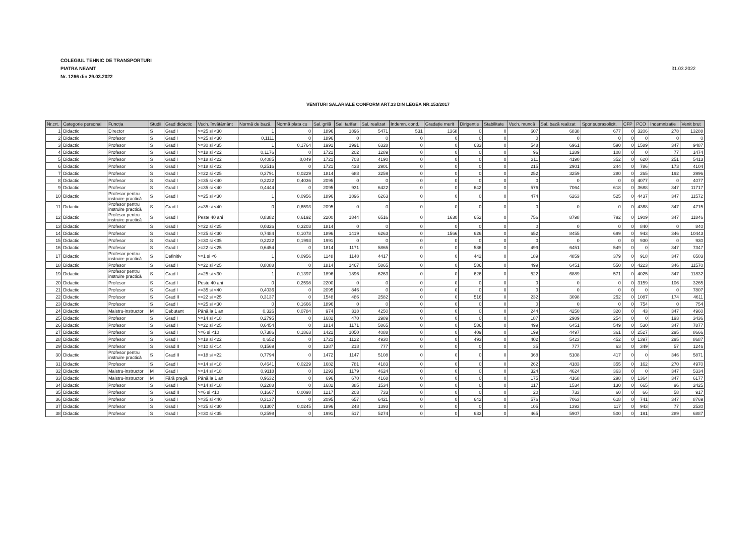COLEGIUL TEHNIC DE TRANSPORTURI
PIATRA NEAMT
Nr. 1266 din 29.03.2022
31.03.2022
VENITURI SALARIALE CONFORM ART.33 DIN LEGEA NR.153/2017
| Nr.crt. | Categorie personal | Funcția | Studii | Grad didactic | Vech. învățământ | Normă de bază | Normă plata cu | Sal. grilă | Sal. tarifar | Sal. realizat | Indemn. cond. | Gradație merit | Dirigenție | Stabilitate | Vech. muncă | Sal. bază realizat | Spor suprasolicit. | CFP | PCO | Indemnizație | Venit brut |
| --- | --- | --- | --- | --- | --- | --- | --- | --- | --- | --- | --- | --- | --- | --- | --- | --- | --- | --- | --- | --- | --- |
| 1 | Didactic | Director | S | Grad I | >=25 si <30 | 1 | 0 | 1896 | 1896 | 5471 | 531 | 1368 | 0 | 0 | 607 | 6838 | 677 | 0 | 3206 | 278 | 13288 |
| 2 | Didactic | Profesor | S | Grad I | >=25 si <30 | 0,1111 | 0 | 1896 | 0 | 0 | 0 | 0 | 0 | 0 | 0 | 0 | 0 | 0 | 0 | 0 | 0 |
| 3 | Didactic | Profesor | S | Grad I | >=30 si <35 | 1 | 0,1764 | 1991 | 1991 | 6328 | 0 | 0 | 633 | 0 | 548 | 6961 | 590 | 0 | 1589 | 347 | 9487 |
| 4 | Didactic | Profesor | S | Grad I | >=18 si <22 | 0,1176 | 0 | 1721 | 202 | 1289 | 0 | 0 | 0 | 0 | 96 | 1289 | 108 | 0 | 0 | 77 | 1474 |
| 5 | Didactic | Profesor | S | Grad I | >=18 si <22 | 0,4085 | 0,049 | 1721 | 703 | 4190 | 0 | 0 | 0 | 0 | 311 | 4190 | 352 | 0 | 620 | 251 | 5413 |
| 6 | Didactic | Profesor | S | Grad I | >=18 si <22 | 0,2516 | 0 | 1721 | 433 | 2901 | 0 | 0 | 0 | 0 | 215 | 2901 | 244 | 0 | 786 | 173 | 4104 |
| 7 | Didactic | Profesor | S | Grad I | >=22 si <25 | 0,3791 | 0,0229 | 1814 | 688 | 3259 | 0 | 0 | 0 | 0 | 252 | 3259 | 280 | 0 | 265 | 192 | 3996 |
| 8 | Didactic | Profesor | S | Grad I | >=35 si <40 | 0,2222 | 0,4036 | 2095 | 0 | 0 | 0 | 0 | 0 | 0 | 0 | 0 | 0 | 0 | 4077 | 0 | 4077 |
| 9 | Didactic | Profesor | S | Grad I | >=35 si <40 | 0,4444 | 0 | 2095 | 931 | 6422 | 0 | 0 | 642 | 0 | 576 | 7064 | 618 | 0 | 3688 | 347 | 11717 |
| 10 | Didactic | Profesor pentru instruire practică | S | Grad I | >=25 si <30 | 1 | 0,0956 | 1896 | 1896 | 6263 | 0 | 0 | 0 | 0 | 474 | 6263 | 525 | 0 | 4437 | 347 | 11572 |
| 11 | Didactic | Profesor pentru instruire practică | S | Grad I | >=35 si <40 | 0 | 0,6593 | 2095 | 0 | 0 | 0 | 0 | 0 | 0 | 0 | 0 | 0 | 0 | 4368 | 347 | 4715 |
| 12 | Didactic | Profesor pentru instruire practică | S | Grad I | Peste 40 ani | 0,8382 | 0,6192 | 2200 | 1844 | 6516 | 0 | 1630 | 652 | 0 | 756 | 8798 | 792 | 0 | 1909 | 347 | 11846 |
| 13 | Didactic | Profesor | S | Grad I | >=22 si <25 | 0,0326 | 0,3203 | 1814 | 0 | 0 | 0 | 0 | 0 | 0 | 0 | 0 | 0 | 0 | 840 | 0 | 840 |
| 14 | Didactic | Profesor | S | Grad I | >=25 si <30 | 0,7484 | 0,1078 | 1896 | 1419 | 6263 | 0 | 1566 | 626 | 0 | 652 | 8455 | 699 | 0 | 943 | 346 | 10443 |
| 15 | Didactic | Profesor | S | Grad I | >=30 si <35 | 0,2222 | 0,1993 | 1991 | 0 | 0 | 0 | 0 | 0 | 0 | 0 | 0 | 0 | 0 | 930 | 0 | 930 |
| 16 | Didactic | Profesor | S | Grad I | >=22 si <25 | 0,6454 | 0 | 1814 | 1171 | 5865 | 0 | 0 | 586 | 0 | 499 | 6451 | 549 | 0 | 0 | 347 | 7347 |
| 17 | Didactic | Profesor pentru instruire practică | S | Definitiv | >=1 si <6 | 1 | 0,0956 | 1148 | 1148 | 4417 | 0 | 0 | 442 | 0 | 189 | 4859 | 379 | 0 | 918 | 347 | 6503 |
| 18 | Didactic | Profesor | S | Grad I | >=22 si <25 | 0,8088 | 0 | 1814 | 1467 | 5865 | 0 | 0 | 586 | 0 | 499 | 6451 | 550 | 0 | 4223 | 346 | 11570 |
| 19 | Didactic | Profesor pentru instruire practică | S | Grad I | >=25 si <30 | 1 | 0,1397 | 1896 | 1896 | 6263 | 0 | 0 | 626 | 0 | 522 | 6889 | 571 | 0 | 4025 | 347 | 11832 |
| 20 | Didactic | Profesor | S | Grad I | Peste 40 ani | 0 | 0,2598 | 2200 | 0 | 0 | 0 | 0 | 0 | 0 | 0 | 0 | 0 | 0 | 3159 | 106 | 3265 |
| 21 | Didactic | Profesor | S | Grad I | >=35 si <40 | 0,4036 | 0 | 2095 | 846 | 0 | 0 | 0 | 0 | 0 | 0 | 0 | 0 | 0 | 0 | 0 | 7807 |
| 22 | Didactic | Profesor | S | Grad II | >=22 si <25 | 0,3137 | 0 | 1548 | 486 | 2582 | 0 | 0 | 516 | 0 | 232 | 3098 | 252 | 0 | 1087 | 174 | 4611 |
| 23 | Didactic | Profesor | S | Grad I | >=25 si <30 | 0 | 0,1666 | 1896 | 0 | 0 | 0 | 0 | 0 | 0 | 0 | 0 | 0 | 0 | 754 | 0 | 754 |
| 24 | Didactic | Maistru-instructor | M | Debutant | Până la 1 an | 0,326 | 0,0784 | 974 | 318 | 4250 | 0 | 0 | 0 | 0 | 244 | 4250 | 320 | 0 | 43 | 347 | 4960 |
| 25 | Didactic | Profesor | S | Grad I | >=14 si <18 | 0,2795 | 0 | 1682 | 470 | 2989 | 0 | 0 | 0 | 0 | 187 | 2989 | 254 | 0 | 0 | 193 | 3436 |
| 26 | Didactic | Profesor | S | Grad I | >=22 si <25 | 0,6454 | 0 | 1814 | 1171 | 5865 | 0 | 0 | 586 | 0 | 499 | 6451 | 549 | 0 | 530 | 347 | 7877 |
| 27 | Didactic | Profesor | S | Grad I | >=6 si <10 | 0,7386 | 0,1863 | 1421 | 1050 | 4088 | 0 | 0 | 409 | 0 | 199 | 4497 | 361 | 0 | 2527 | 295 | 8666 |
| 28 | Didactic | Profesor | S | Grad I | >=18 si <22 | 0,652 | 0 | 1721 | 1122 | 4930 | 0 | 0 | 493 | 0 | 402 | 5423 | 452 | 0 | 1397 | 295 | 8687 |
| 29 | Didactic | Profesor | S | Grad II | >=10 si <14 | 0,1569 | 0 | 1387 | 218 | 777 | 0 | 0 | 0 | 0 | 35 | 777 | 63 | 0 | 349 | 57 | 1246 |
| 30 | Didactic | Profesor pentru instruire practică | S | Grad II | >=18 si <22 | 0,7794 | 0 | 1472 | 1147 | 5108 | 0 | 0 | 0 | 0 | 368 | 5108 | 417 | 0 | 0 | 346 | 5871 |
| 31 | Didactic | Profesor | S | Grad I | >=14 si <18 | 0,4641 | 0,0229 | 1682 | 781 | 4183 | 0 | 0 | 0 | 0 | 262 | 4183 | 355 | 0 | 162 | 270 | 4970 |
| 32 | Didactic | Maistru-instructor | M | Grad I | >=14 si <18 | 0,9118 | 0 | 1293 | 1179 | 4624 | 0 | 0 | 0 | 0 | 324 | 4624 | 363 | 0 | 0 | 347 | 5334 |
| 33 | Didactic | Maistru-instructor | M | Fără pregă | Până la 1 an | 0,9632 | 0 | 696 | 670 | 4168 | 0 | 0 | 0 | 0 | 175 | 4168 | 298 | 0 | 1364 | 347 | 6177 |
| 34 | Didactic | Profesor | S | Grad I | >=14 si <18 | 0,2288 | 0 | 1682 | 385 | 1534 | 0 | 0 | 0 | 0 | 117 | 1534 | 130 | 0 | 665 | 96 | 2425 |
| 35 | Didactic | Profesor | S | Grad II | >=6 si <10 | 0,1667 | 0,0098 | 1217 | 203 | 733 | 0 | 0 | 0 | 0 | 20 | 733 | 60 | 0 | 66 | 58 | 917 |
| 36 | Didactic | Profesor | S | Grad I | >=35 si <40 | 0,3137 | 0 | 2095 | 657 | 6421 | 0 | 0 | 642 | 0 | 576 | 7063 | 618 | 0 | 741 | 347 | 8769 |
| 37 | Didactic | Profesor | S | Grad I | >=25 si <30 | 0,1307 | 0,0245 | 1896 | 248 | 1393 | 0 | 0 | 0 | 0 | 105 | 1393 | 117 | 0 | 943 | 77 | 2530 |
| 38 | Didactic | Profesor | S | Grad I | >=30 si <35 | 0,2598 | 0 | 1991 | 517 | 5274 | 0 | 0 | 633 | 0 | 465 | 5907 | 500 | 0 | 191 | 289 | 6887 |